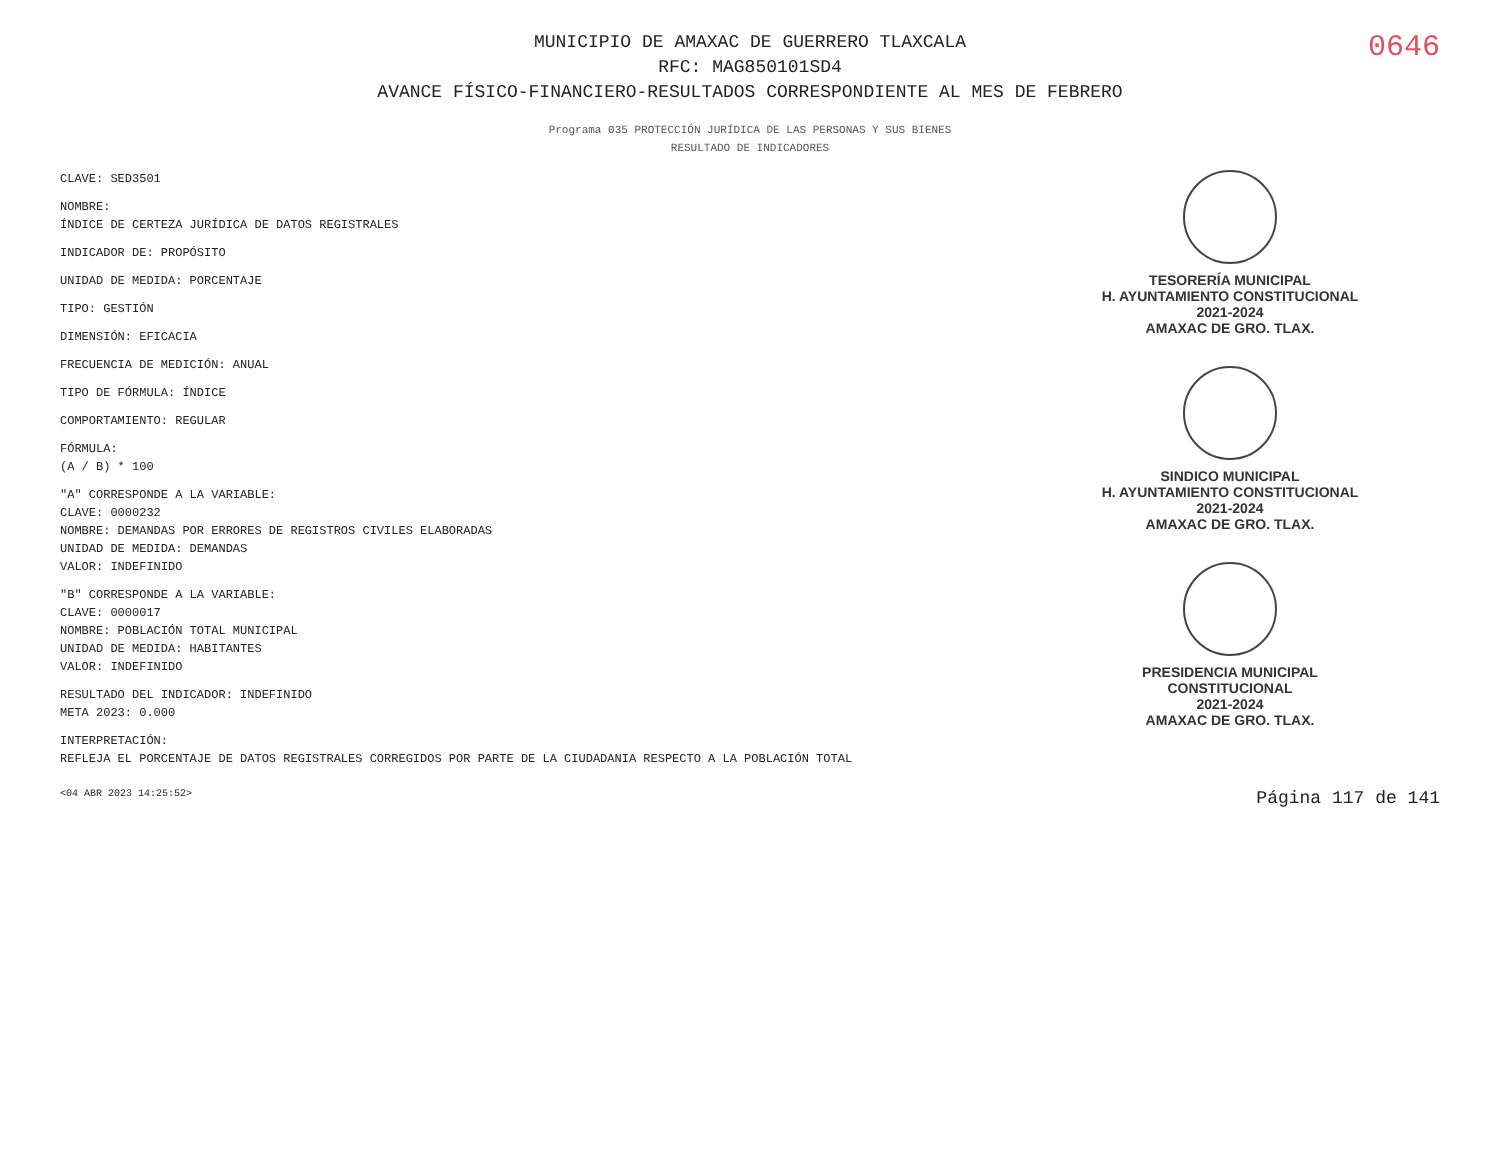0646
MUNICIPIO DE AMAXAC DE GUERRERO TLAXCALA
RFC: MAG850101SD4
AVANCE FÍSICO-FINANCIERO-RESULTADOS CORRESPONDIENTE AL MES DE FEBRERO
Programa 035 PROTECCIÓN JURÍDICA DE LAS PERSONAS Y SUS BIENES
RESULTADO DE INDICADORES
CLAVE: SED3501
NOMBRE:
ÍNDICE DE CERTEZA JURÍDICA DE DATOS REGISTRALES
INDICADOR DE: PROPÓSITO
UNIDAD DE MEDIDA: PORCENTAJE
TIPO: GESTIÓN
DIMENSIÓN: EFICACIA
FRECUENCIA DE MEDICIÓN: ANUAL
TIPO DE FÓRMULA: ÍNDICE
COMPORTAMIENTO: REGULAR
FÓRMULA:
(A / B) * 100
"A" CORRESPONDE A LA VARIABLE:
CLAVE: 0000232
NOMBRE: DEMANDAS POR ERRORES DE REGISTROS CIVILES ELABORADAS
UNIDAD DE MEDIDA: DEMANDAS
VALOR: INDEFINIDO
"B" CORRESPONDE A LA VARIABLE:
CLAVE: 0000017
NOMBRE: POBLACIÓN TOTAL MUNICIPAL
UNIDAD DE MEDIDA: HABITANTES
VALOR: INDEFINIDO
RESULTADO DEL INDICADOR: INDEFINIDO
META 2023: 0.000
INTERPRETACIÓN:
REFLEJA EL PORCENTAJE DE DATOS REGISTRALES CORREGIDOS POR PARTE DE LA CIUDADANIA RESPECTO A LA POBLACIÓN TOTAL
TESORERÍA MUNICIPAL
H. AYUNTAMIENTO CONSTITUCIONAL
2021-2024
AMAXAC DE GRO. TLAX.
SINDICO MUNICIPAL
H. AYUNTAMIENTO CONSTITUCIONAL
2021-2024
AMAXAC DE GRO. TLAX.
PRESIDENCIA MUNICIPAL
CONSTITUCIONAL
2021-2024
AMAXAC DE GRO. TLAX.
<04 ABR 2023 14:25:52> Página 117 de 141